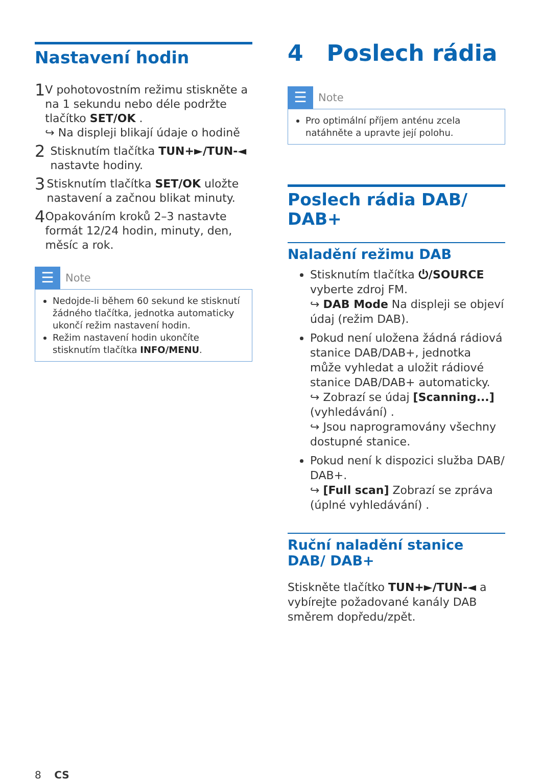Nastavení hodin
1
V pohotovostním režimu stiskněte a na 1 sekundu nebo déle podržte tlačítko SET/OK .
↪ Na displeji blikají údaje o hodině
2
Stisknutím tlačítka TUN+►/TUN-◄ nastavte hodiny.
3
Stisknutím tlačítka SET/OK uložte nastavení a začnou blikat minuty.
4
Opakováním kroků 2–3 nastavte formát 12/24 hodin, minuty, den, měsíc a rok.
☰
Note
Nedojde-li během 60 sekund ke stisknutí žádného tlačítka, jednotka automaticky ukončí režim nastavení hodin.
Režim nastavení hodin ukončíte stisknutím tlačítka INFO/MENU.
4 Poslech rádia
☰
Note
Pro optimální příjem anténu zcela natáhněte a upravte její polohu.
Poslech rádia DAB/ DAB+
Naladění režimu DAB
Stisknutím tlačítka ⏻/SOURCE vyberte zdroj FM.
↪ DAB Mode Na displeji se objeví údaj (režim DAB).
Pokud není uložena žádná rádiová stanice DAB/DAB+, jednotka může vyhledat a uložit rádiové stanice DAB/DAB+ automaticky.
↪ Zobrazí se údaj [Scanning...] (vyhledávání) .
↪ Jsou naprogramovány všechny dostupné stanice.
Pokud není k dispozici služba DAB/ DAB+.
↪ [Full scan] Zobrazí se zpráva (úplné vyhledávání) .
Ruční naladění stanice DAB/ DAB+
Stiskněte tlačítko TUN+►/TUN-◄ a vybírejte požadované kanály DAB směrem dopředu/zpět.
8 CS